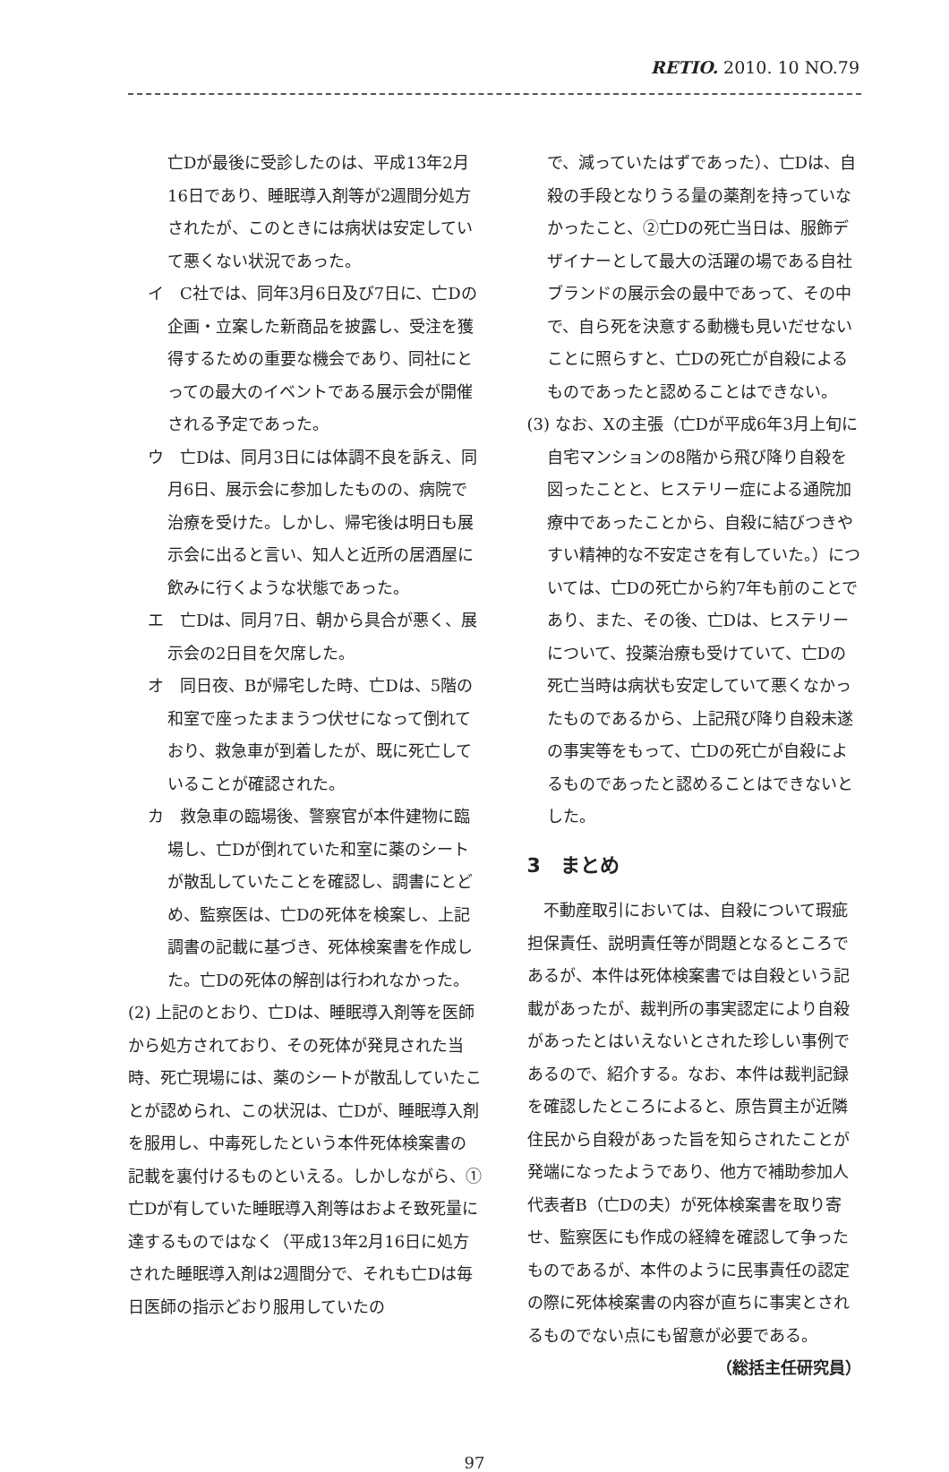RETIO. 2010. 10 NO.79
亡Dが最後に受診したのは、平成13年2月16日であり、睡眠導入剤等が2週間分処方されたが、このときには病状は安定していて悪くない状況であった。
イ　C社では、同年3月6日及び7日に、亡Dの企画・立案した新商品を披露し、受注を獲得するための重要な機会であり、同社にとっての最大のイベントである展示会が開催される予定であった。
ウ　亡Dは、同月3日には体調不良を訴え、同月6日、展示会に参加したものの、病院で治療を受けた。しかし、帰宅後は明日も展示会に出ると言い、知人と近所の居酒屋に飲みに行くような状態であった。
エ　亡Dは、同月7日、朝から具合が悪く、展示会の2日目を欠席した。
オ　同日夜、Bが帰宅した時、亡Dは、5階の和室で座ったままうつ伏せになって倒れており、救急車が到着したが、既に死亡していることが確認された。
カ　救急車の臨場後、警察官が本件建物に臨場し、亡Dが倒れていた和室に薬のシートが散乱していたことを確認し、調書にとどめ、監察医は、亡Dの死体を検案し、上記調書の記載に基づき、死体検案書を作成した。亡Dの死体の解剖は行われなかった。
(2) 上記のとおり、亡Dは、睡眠導入剤等を医師から処方されており、その死体が発見された当時、死亡現場には、薬のシートが散乱していたことが認められ、この状況は、亡Dが、睡眠導入剤を服用し、中毒死したという本件死体検案書の記載を裏付けるものといえる。しかしながら、①亡Dが有していた睡眠導入剤等はおよそ致死量に達するものではなく（平成13年2月16日に処方された睡眠導入剤は2週間分で、それも亡Dは毎日医師の指示どおり服用していたの
で、減っていたはずであった）、亡Dは、自殺の手段となりうる量の薬剤を持っていなかったこと、②亡Dの死亡当日は、服飾デザイナーとして最大の活躍の場である自社ブランドの展示会の最中であって、その中で、自ら死を決意する動機も見いだせないことに照らすと、亡Dの死亡が自殺によるものであったと認めることはできない。
(3) なお、Xの主張（亡Dが平成6年3月上旬に自宅マンションの8階から飛び降り自殺を図ったことと、ヒステリー症による通院加療中であったことから、自殺に結びつきやすい精神的な不安定さを有していた。）については、亡Dの死亡から約7年も前のことであり、また、その後、亡Dは、ヒステリーについて、投薬治療も受けていて、亡Dの死亡当時は病状も安定していて悪くなかったものであるから、上記飛び降り自殺未遂の事実等をもって、亡Dの死亡が自殺によるものであったと認めることはできないとした。
3　まとめ
　不動産取引においては、自殺について瑕疵担保責任、説明責任等が問題となるところであるが、本件は死体検案書では自殺という記載があったが、裁判所の事実認定により自殺があったとはいえないとされた珍しい事例であるので、紹介する。なお、本件は裁判記録を確認したところによると、原告買主が近隣住民から自殺があった旨を知らされたことが発端になったようであり、他方で補助参加人代表者B（亡Dの夫）が死体検案書を取り寄せ、監察医にも作成の経緯を確認して争ったものであるが、本件のように民事責任の認定の際に死体検案書の内容が直ちに事実とされるものでない点にも留意が必要である。
（総括主任研究員）
97